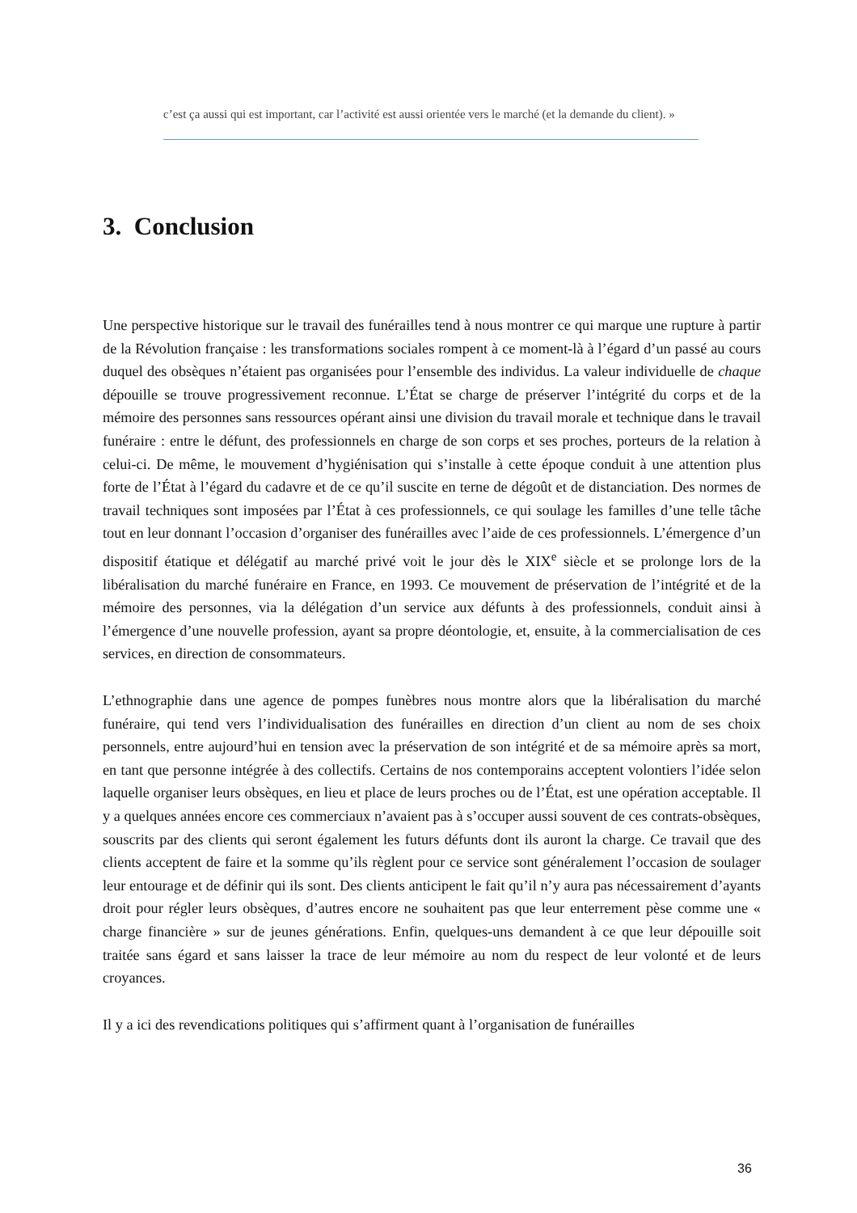c’est ça aussi qui est important, car l’activité est aussi orientée vers le marché (et la demande du client). »
3. Conclusion
Une perspective historique sur le travail des funérailles tend à nous montrer ce qui marque une rupture à partir de la Révolution française : les transformations sociales rompent à ce moment-là à l’égard d’un passé au cours duquel des obsèques n’étaient pas organisées pour l’ensemble des individus. La valeur individuelle de chaque dépouille se trouve progressivement reconnue. L’État se charge de préserver l’intégrité du corps et de la mémoire des personnes sans ressources opérant ainsi une division du travail morale et technique dans le travail funéraire : entre le défunt, des professionnels en charge de son corps et ses proches, porteurs de la relation à celui-ci. De même, le mouvement d’hygiénisation qui s’installe à cette époque conduit à une attention plus forte de l’État à l’égard du cadavre et de ce qu’il suscite en terne de dégoût et de distanciation. Des normes de travail techniques sont imposées par l’État à ces professionnels, ce qui soulage les familles d’une telle tâche tout en leur donnant l’occasion d’organiser des funérailles avec l’aide de ces professionnels. L’émergence d’un dispositif étatique et délégatif au marché privé voit le jour dès le XIX<sup>e</sup> siècle et se prolonge lors de la libéralisation du marché funéraire en France, en 1993. Ce mouvement de préservation de l’intégrité et de la mémoire des personnes, via la délégation d’un service aux défunts à des professionnels, conduit ainsi à l’émergence d’une nouvelle profession, ayant sa propre déontologie, et, ensuite, à la commercialisation de ces services, en direction de consommateurs.
L’ethnographie dans une agence de pompes funèbres nous montre alors que la libéralisation du marché funéraire, qui tend vers l’individualisation des funérailles en direction d’un client au nom de ses choix personnels, entre aujourd’hui en tension avec la préservation de son intégrité et de sa mémoire après sa mort, en tant que personne intégrée à des collectifs. Certains de nos contemporains acceptent volontiers l’idée selon laquelle organiser leurs obsèques, en lieu et place de leurs proches ou de l’État, est une opération acceptable. Il y a quelques années encore ces commerciaux n’avaient pas à s’occuper aussi souvent de ces contrats-obsèques, souscrits par des clients qui seront également les futurs défunts dont ils auront la charge. Ce travail que des clients acceptent de faire et la somme qu’ils règlent pour ce service sont généralement l’occasion de soulager leur entourage et de définir qui ils sont. Des clients anticipent le fait qu’il n’y aura pas nécessairement d’ayants droit pour régler leurs obsèques, d’autres encore ne souhaitent pas que leur enterrement pèse comme une « charge financière » sur de jeunes générations. Enfin, quelques-uns demandent à ce que leur dépouille soit traitée sans égard et sans laisser la trace de leur mémoire au nom du respect de leur volonté et de leurs croyances.
Il y a ici des revendications politiques qui s’affirment quant à l’organisation de funérailles
36